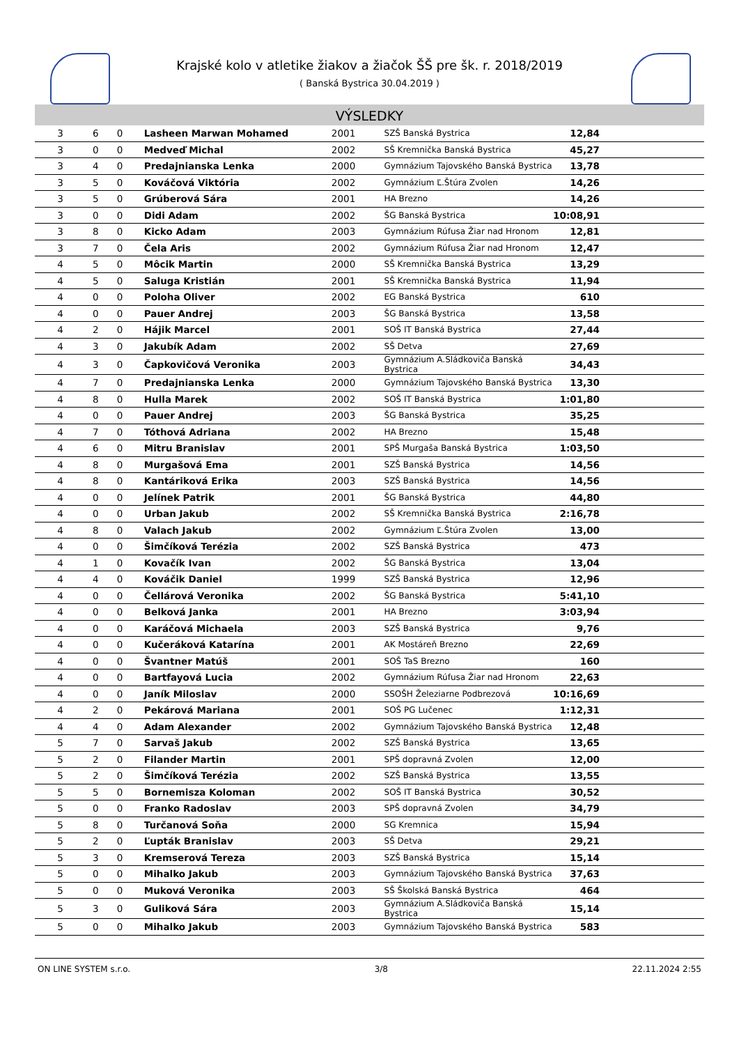Krajské kolo v atletike žiakov a žiačok ŠŠ pre šk. r. 2018/2019
( Banská Bystrica 30.04.2019 )
VÝSLEDKY
| 3 | 6 | 0 | Lasheen Marwan Mohamed | 2001 | SZŠ Banská Bystrica | 12,84 |
| 3 | 0 | 0 | Medveď Michal | 2002 | SŠ Kremnička Banská Bystrica | 45,27 |
| 3 | 4 | 0 | Predajnianska Lenka | 2000 | Gymnázium Tajovského Banská Bystrica | 13,78 |
| 3 | 5 | 0 | Kováčová Viktória | 2002 | Gymnázium Ľ.Štúra Zvolen | 14,26 |
| 3 | 5 | 0 | Grúberová Sára | 2001 | HA Brezno | 14,26 |
| 3 | 0 | 0 | Didi Adam | 2002 | ŠG Banská Bystrica | 10:08,91 |
| 3 | 8 | 0 | Kicko Adam | 2003 | Gymnázium Rúfusa Žiar nad Hronom | 12,81 |
| 3 | 7 | 0 | Čela Aris | 2002 | Gymnázium Rúfusa Žiar nad Hronom | 12,47 |
| 4 | 5 | 0 | Môcik Martin | 2000 | SŠ Kremnička Banská Bystrica | 13,29 |
| 4 | 5 | 0 | Saluga Kristián | 2001 | SŠ Kremnička Banská Bystrica | 11,94 |
| 4 | 0 | 0 | Poloha Oliver | 2002 | EG Banská Bystrica | 610 |
| 4 | 0 | 0 | Pauer Andrej | 2003 | ŠG Banská Bystrica | 13,58 |
| 4 | 2 | 0 | Hájik Marcel | 2001 | SOŠ IT Banská Bystrica | 27,44 |
| 4 | 3 | 0 | Jakubík Adam | 2002 | SŠ Detva | 27,69 |
| 4 | 3 | 0 | Čapkovičová Veronika | 2003 | Gymnázium A.Sládkoviča Banská Bystrica | 34,43 |
| 4 | 7 | 0 | Predajnianska Lenka | 2000 | Gymnázium Tajovského Banská Bystrica | 13,30 |
| 4 | 8 | 0 | Hulla Marek | 2002 | SOŠ IT Banská Bystrica | 1:01,80 |
| 4 | 0 | 0 | Pauer Andrej | 2003 | ŠG Banská Bystrica | 35,25 |
| 4 | 7 | 0 | Tóthová Adriana | 2002 | HA Brezno | 15,48 |
| 4 | 6 | 0 | Mitru Branislav | 2001 | SPŠ Murgaša Banská Bystrica | 1:03,50 |
| 4 | 8 | 0 | Murgašová Ema | 2001 | SZŠ Banská Bystrica | 14,56 |
| 4 | 8 | 0 | Kantáriková Erika | 2003 | SZŠ Banská Bystrica | 14,56 |
| 4 | 0 | 0 | Jelínek Patrik | 2001 | ŠG Banská Bystrica | 44,80 |
| 4 | 0 | 0 | Urban Jakub | 2002 | SŠ Kremnička Banská Bystrica | 2:16,78 |
| 4 | 8 | 0 | Valach Jakub | 2002 | Gymnázium Ľ.Štúra Zvolen | 13,00 |
| 4 | 0 | 0 | Šimčíková Terézia | 2002 | SZŠ Banská Bystrica | 473 |
| 4 | 1 | 0 | Kovačík Ivan | 2002 | ŠG Banská Bystrica | 13,04 |
| 4 | 4 | 0 | Kováčik Daniel | 1999 | SZŠ Banská Bystrica | 12,96 |
| 4 | 0 | 0 | Čellárová Veronika | 2002 | ŠG Banská Bystrica | 5:41,10 |
| 4 | 0 | 0 | Belková Janka | 2001 | HA Brezno | 3:03,94 |
| 4 | 0 | 0 | Karáčová Michaela | 2003 | SZŠ Banská Bystrica | 9,76 |
| 4 | 0 | 0 | Kučeráková Katarína | 2001 | AK Mostáreň Brezno | 22,69 |
| 4 | 0 | 0 | Švantner Matúš | 2001 | SOŠ TaS Brezno | 160 |
| 4 | 0 | 0 | Bartfayová Lucia | 2002 | Gymnázium Rúfusa Žiar nad Hronom | 22,63 |
| 4 | 0 | 0 | Janík Miloslav | 2000 | SSOŠH Železiarne Podbrezová | 10:16,69 |
| 4 | 2 | 0 | Pekárová Mariana | 2001 | SOŠ PG Lučenec | 1:12,31 |
| 4 | 4 | 0 | Adam Alexander | 2002 | Gymnázium Tajovského Banská Bystrica | 12,48 |
| 5 | 7 | 0 | Sarvaš Jakub | 2002 | SZŠ Banská Bystrica | 13,65 |
| 5 | 2 | 0 | Filander Martin | 2001 | SPŠ dopravná Zvolen | 12,00 |
| 5 | 2 | 0 | Šimčíková Terézia | 2002 | SZŠ Banská Bystrica | 13,55 |
| 5 | 5 | 0 | Bornemisza Koloman | 2002 | SOŠ IT Banská Bystrica | 30,52 |
| 5 | 0 | 0 | Franko Radoslav | 2003 | SPŠ dopravná Zvolen | 34,79 |
| 5 | 8 | 0 | Turčanová Soňa | 2000 | SG Kremnica | 15,94 |
| 5 | 2 | 0 | Ľupták Branislav | 2003 | SŠ Detva | 29,21 |
| 5 | 3 | 0 | Kremserová Tereza | 2003 | SZŠ Banská Bystrica | 15,14 |
| 5 | 0 | 0 | Mihalko Jakub | 2003 | Gymnázium Tajovského Banská Bystrica | 37,63 |
| 5 | 0 | 0 | Muková Veronika | 2003 | SŠ Školská Banská Bystrica | 464 |
| 5 | 3 | 0 | Guliková Sára | 2003 | Gymnázium A.Sládkoviča Banská Bystrica | 15,14 |
| 5 | 0 | 0 | Mihalko Jakub | 2003 | Gymnázium Tajovského Banská Bystrica | 583 |
ON LINE SYSTEM s.r.o. 3/8 22.11.2024 2:55